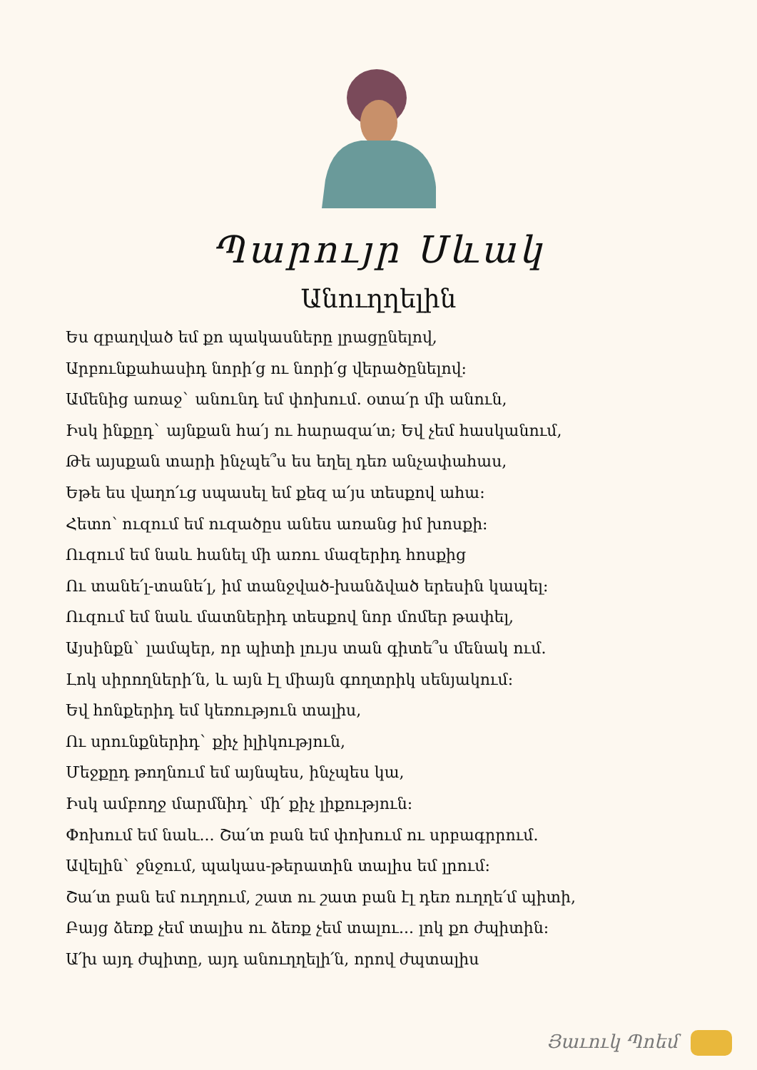Պարույր Սևակ
Անուղղելին
Ես զբաղված եմ քո պակասները լրացընելով,
Արբունքահասիդ նորի՛ց ու նորի՛ց վերածընելով:
Ամենից առաջ` անունդ եմ փոխում. օտա՛ր մի անուն,
Իսկ ինքըդ` այնքան հա՛յ ու հարազա՛տ; Եվ չեմ հասկանում,
Թե այսքան տարի ինչպե՞ս ես եղել դեռ անչափահաս,
Եթե ես վաղո՛ւց սպասել եմ քեզ ա՛յս տեսքով ահա:
Հետո՝ ուզում եմ ուզածըս անես առանց իմ խոսքի:
Ուզում եմ նաև հանել մի առու մազերիդ հոսքից
Ու տանե՛լ-տանե՛լ, իմ տանջված-խանձված երեսին կապել:
Ուզում եմ նաև մատներիդ տեսքով նոր մոմեր թափել,
Այսինքն` լամպեր, որ պիտի լույս տան գիտե՞ս մենակ ում.
Լոկ սիրողների՛ն, և այն էլ միայն գողտրիկ սենյակում:
Եվ հոնքերիդ եմ կեռություն տալիս,
Ու սրունքներիդ` քիչ իլիկություն,
Մեջքըդ թողնում եմ այնպես, ինչպես կա,
Իսկ ամբողջ մարմնիդ` մի՛ քիչ լիքություն:
Փոխում եմ նաև... Շա՛տ բան եմ փոխում ու սրբագրրում.
Ավելին` ջնջում, պակաս-թերատին տալիս եմ լրում:
Շա՛տ բան եմ ուղղում, շատ ու շատ բան էլ դեռ ուղղե՛մ պիտի,
Բայց ձեռք չեմ տալիս ու ձեռք չեմ տալու... լոկ քո ժպիտին:
Ա՛խ այդ ժպիտը, այդ անուղղելի՛ն, որով ժպտալիս
Յաւուկ Պոեմ